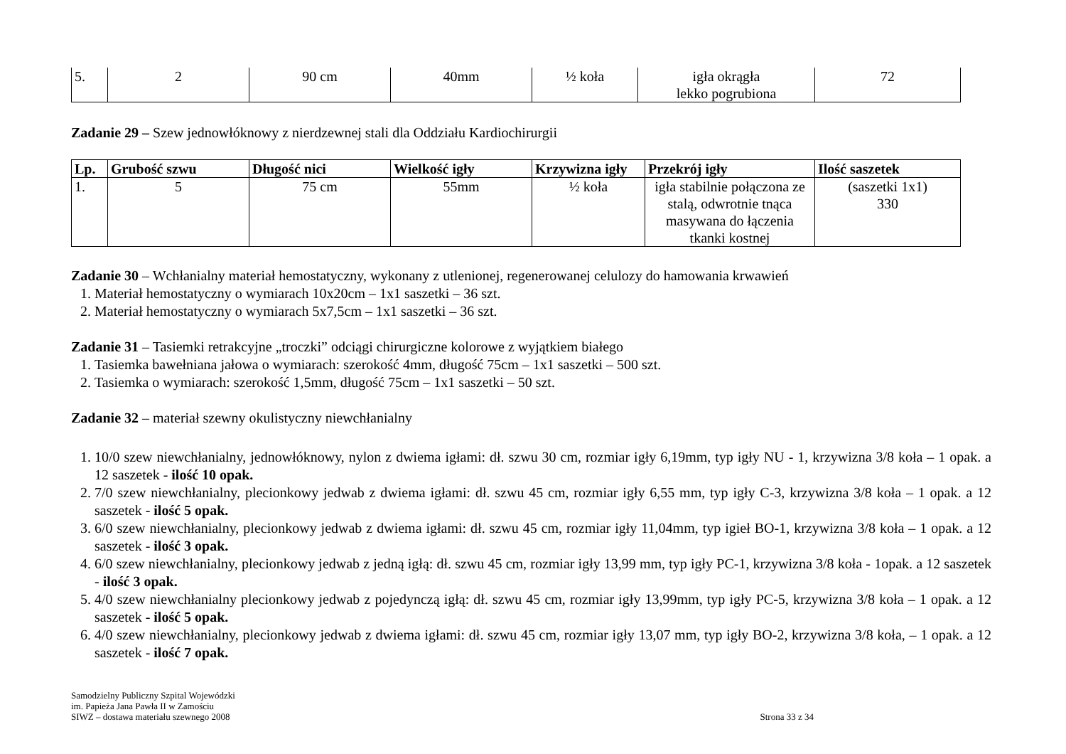| 5. | 2 | 90 cm | 40mm | ½ koła | igła okrągła lekko pogrubiona | 72 |
Zadanie 29 – Szew jednowłóknowy z nierdzewnej stali dla Oddziału Kardiochirurgii
| Lp. | Grubość szwu | Długość nici | Wielkość igły | Krzywizna igły | Przekrój igły | Ilość saszetek |
| --- | --- | --- | --- | --- | --- | --- |
| 1. | 5 | 75 cm | 55mm | ½ koła | igła stabilnie połączona ze stalą, odwrotnie tnąca masywana do łączenia tkanki kostnej | (saszetki 1x1) 330 |
Zadanie 30 – Wchłanialny materiał hemostatyczny, wykonany z utlenionej, regenerowanej celulozy do hamowania krwawień
1. Materiał hemostatyczny o wymiarach 10x20cm – 1x1 saszetki – 36 szt.
2. Materiał hemostatyczny o wymiarach 5x7,5cm – 1x1 saszetki – 36 szt.
Zadanie 31 – Tasiemki retrakcyjne „troczki” odciągi chirurgiczne kolorowe z wyjątkiem białego
1. Tasiemka bawełniana jałowa o wymiarach: szerokość 4mm, długość 75cm – 1x1 saszetki – 500 szt.
2. Tasiemka o wymiarach: szerokość 1,5mm, długość 75cm – 1x1 saszetki – 50 szt.
Zadanie 32 – materiał szewny okulistyczny niewchłanialny
1. 10/0 szew niewchłanialny, jednowłóknowy, nylon z dwiema igłami: dł. szwu 30 cm, rozmiar igły 6,19mm, typ igły NU - 1, krzywizna 3/8 koła – 1 opak. a 12 saszetek - ilość 10 opak.
2. 7/0 szew niewchłanialny, plecionkowy jedwab z dwiema igłami: dł. szwu 45 cm, rozmiar igły 6,55 mm, typ igły C-3, krzywizna 3/8 koła – 1 opak. a 12 saszetek - ilość 5 opak.
3. 6/0 szew niewchłanialny, plecionkowy jedwab z dwiema igłami: dł. szwu 45 cm, rozmiar igły 11,04mm, typ igieł BO-1, krzywizna 3/8 koła – 1 opak. a 12 saszetek - ilość 3 opak.
4. 6/0 szew niewchłanialny, plecionkowy jedwab z jedną igłą: dł. szwu 45 cm, rozmiar igły 13,99 mm, typ igły PC-1, krzywizna 3/8 koła - 1opak. a 12 saszetek - ilość 3 opak.
5. 4/0 szew niewchłanialny plecionkowy jedwab z pojedynczą igłą: dł. szwu 45 cm, rozmiar igły 13,99mm, typ igły PC-5, krzywizna 3/8 koła – 1 opak. a 12 saszetek - ilość 5 opak.
6. 4/0 szew niewchłanialny, plecionkowy jedwab z dwiema igłami: dł. szwu 45 cm, rozmiar igły 13,07 mm, typ igły BO-2, krzywizna 3/8 koła, – 1 opak. a 12 saszetek - ilość 7 opak.
Samodzielny Publiczny Szpital Wojewódzki
im. Papieża Jana Pawła II w Zamościu
SIWZ – dostawa materiału szewnego 2008
Strona 33 z 34